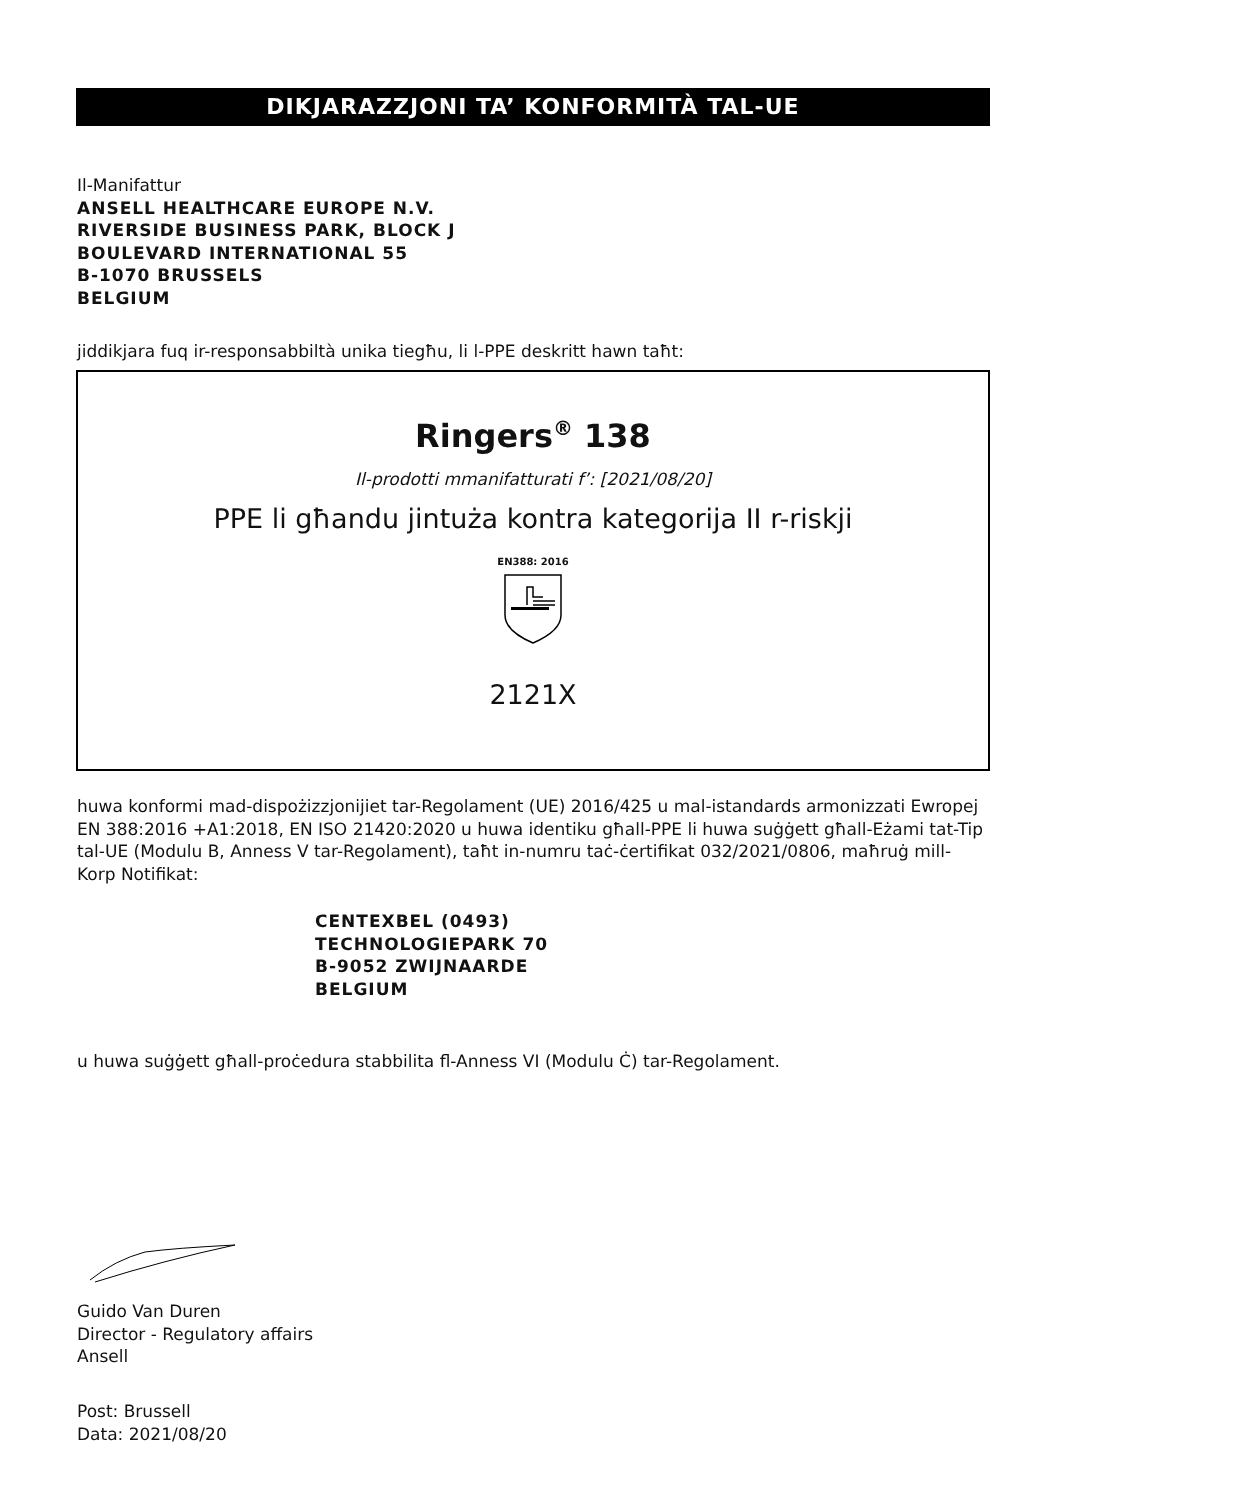DIKJARAZZJONI TA’ KONFORMITÀ TAL-UE
Il-Manifattur
ANSELL HEALTHCARE EUROPE N.V.
RIVERSIDE BUSINESS PARK, BLOCK J
BOULEVARD INTERNATIONAL 55
B-1070 BRUSSELS
BELGIUM
jiddikjara fuq ir-responsabbiltà unika tiegħu, li l-PPE deskritt hawn taħt:
Ringers<sup>®</sup> 138
Il-prodotti mmanifatturati f’: [2021/08/20]
PPE li għandu jintuża kontra kategorija II r-riskji
EN388: 2016
2121X
huwa konformi mad-dispożizzjonijiet tar-Regolament (UE) 2016/425 u mal-istandards armonizzati Ewropej EN 388:2016 +A1:2018, EN ISO 21420:2020 u huwa identiku għall-PPE li huwa suġġett għall-Eżami tat-Tip tal-UE (Modulu B, Anness V tar-Regolament), taħt in-numru taċ-ċertifikat 032/2021/0806, maħruġ mill-Korp Notifikat:
CENTEXBEL (0493)
TECHNOLOGIEPARK 70
B-9052 ZWIJNAARDE
BELGIUM
u huwa suġġett għall-proċedura stabbilita fl-Anness VI (Modulu Ċ) tar-Regolament.
Guido Van Duren
Director - Regulatory affairs
Ansell
Post: Brussell
Data: 2021/08/20